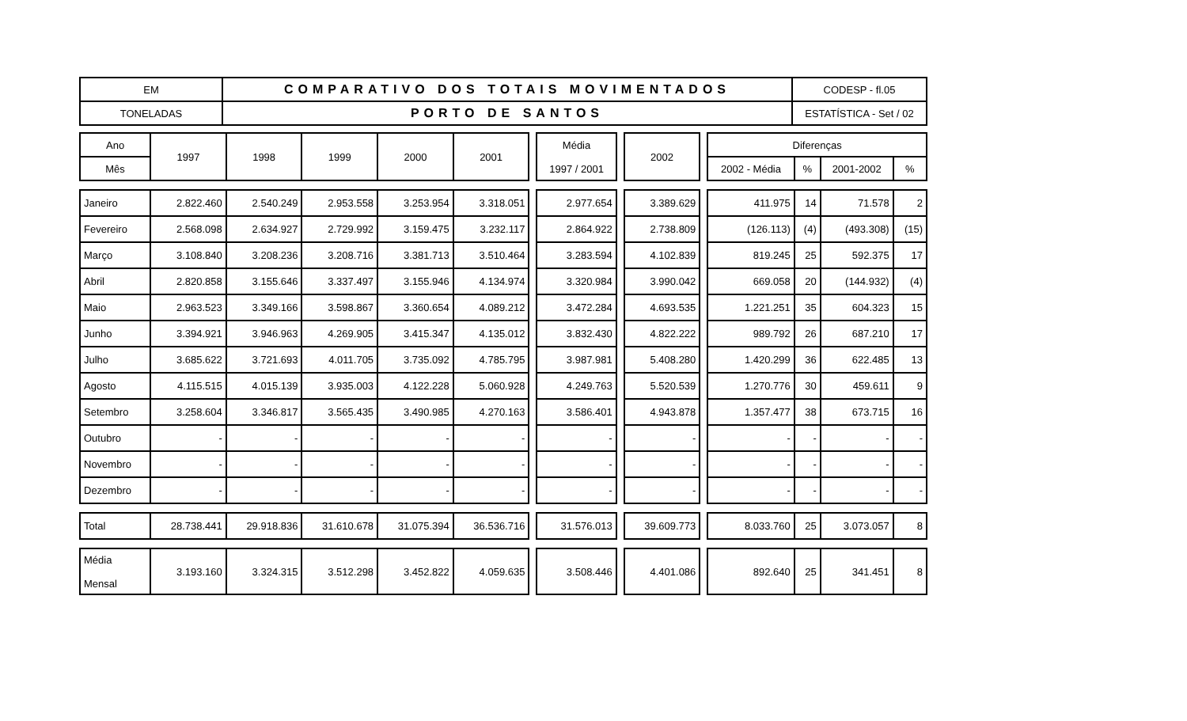| EM | COMPARATIVO DOS TOTAIS MOVIMENTADOS | CODESP - fl.05 |
| TONELADAS | PORTO DE SANTOS | ESTATÍSTICA - Set / 02 |
| Ano | 1997 | 1998 | 1999 | 2000 | 2001 | | Média 1997 / 2001 | | 2002 | | Diferenças | | | |
| Mês | | | | | | | | | | | 2002 - Média | % | 2001-2002 | % |
| Janeiro | 2.822.460 | 2.540.249 | 2.953.558 | 3.253.954 | 3.318.051 | | 2.977.654 | | 3.389.629 | | 411.975 | 14 | 71.578 | 2 |
| Fevereiro | 2.568.098 | 2.634.927 | 2.729.992 | 3.159.475 | 3.232.117 | | 2.864.922 | | 2.738.809 | | (126.113) | (4) | (493.308) | (15) |
| Março | 3.108.840 | 3.208.236 | 3.208.716 | 3.381.713 | 3.510.464 | | 3.283.594 | | 4.102.839 | | 819.245 | 25 | 592.375 | 17 |
| Abril | 2.820.858 | 3.155.646 | 3.337.497 | 3.155.946 | 4.134.974 | | 3.320.984 | | 3.990.042 | | 669.058 | 20 | (144.932) | (4) |
| Maio | 2.963.523 | 3.349.166 | 3.598.867 | 3.360.654 | 4.089.212 | | 3.472.284 | | 4.693.535 | | 1.221.251 | 35 | 604.323 | 15 |
| Junho | 3.394.921 | 3.946.963 | 4.269.905 | 3.415.347 | 4.135.012 | | 3.832.430 | | 4.822.222 | | 989.792 | 26 | 687.210 | 17 |
| Julho | 3.685.622 | 3.721.693 | 4.011.705 | 3.735.092 | 4.785.795 | | 3.987.981 | | 5.408.280 | | 1.420.299 | 36 | 622.485 | 13 |
| Agosto | 4.115.515 | 4.015.139 | 3.935.003 | 4.122.228 | 5.060.928 | | 4.249.763 | | 5.520.539 | | 1.270.776 | 30 | 459.611 | 9 |
| Setembro | 3.258.604 | 3.346.817 | 3.565.435 | 3.490.985 | 4.270.163 | | 3.586.401 | | 4.943.878 | | 1.357.477 | 38 | 673.715 | 16 |
| Outubro | - | - | - | - | - | | - | | - | | - | - | - | - |
| Novembro | - | - | - | - | - | | - | | - | | - | - | - | - |
| Dezembro | - | - | - | - | - | | - | | - | | - | - | - | - |
| Total | 28.738.441 | 29.918.836 | 31.610.678 | 31.075.394 | 36.536.716 | | 31.576.013 | | 39.609.773 | | 8.033.760 | 25 | 3.073.057 | 8 |
| Média Mensal | 3.193.160 | 3.324.315 | 3.512.298 | 3.452.822 | 4.059.635 | | 3.508.446 | | 4.401.086 | | 892.640 | 25 | 341.451 | 8 |